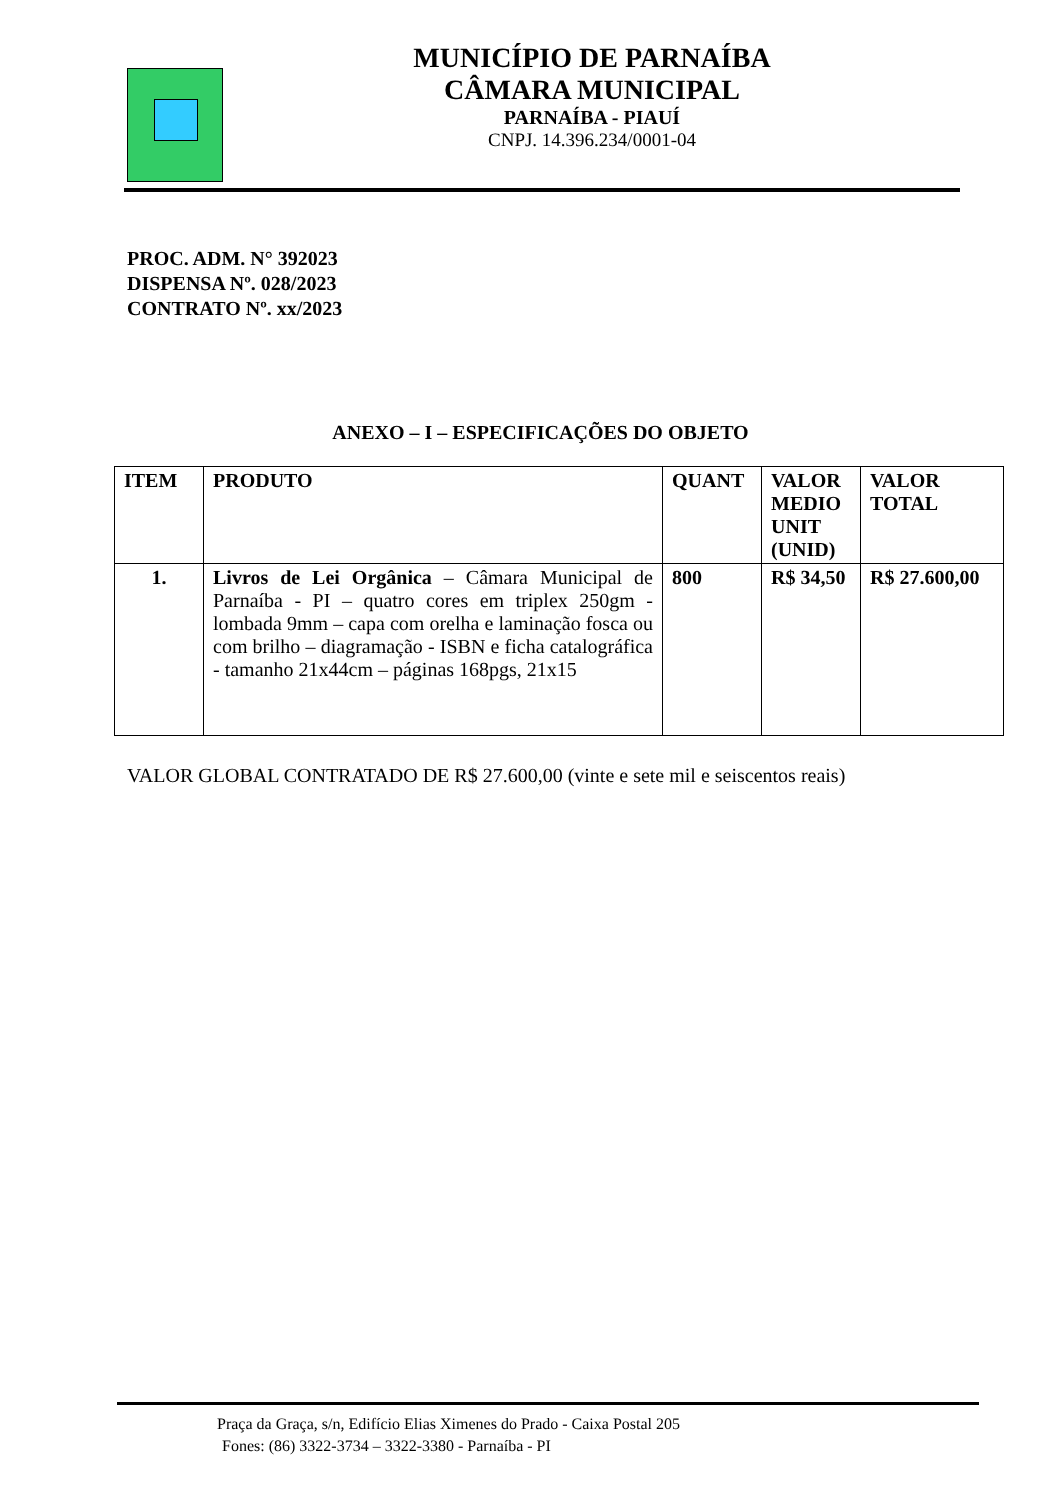MUNICÍPIO DE PARNAÍBA
CÂMARA MUNICIPAL
PARNAÍBA - PIAUÍ
CNPJ. 14.396.234/0001-04
PROC. ADM. N° 392023
DISPENSA Nº. 028/2023
CONTRATO Nº. xx/2023
ANEXO – I – ESPECIFICAÇÕES DO OBJETO
| ITEM | PRODUTO | QUANT | VALOR MEDIO UNIT (UNID) | VALOR TOTAL |
| --- | --- | --- | --- | --- |
| 1. | Livros de Lei Orgânica – Câmara Municipal de Parnaíba - PI – quatro cores em triplex 250gm - lombada 9mm – capa com orelha e laminação fosca ou com brilho – diagramação - ISBN e ficha catalográfica - tamanho 21x44cm – páginas 168pgs, 21x15 | 800 | R$ 34,50 | R$ 27.600,00 |
VALOR GLOBAL CONTRATADO DE R$ 27.600,00 (vinte e sete mil e seiscentos reais)
Praça da Graça, s/n, Edifício Elias Ximenes do Prado - Caixa Postal 205
Fones: (86) 3322-3734 – 3322-3380 - Parnaíba - PI